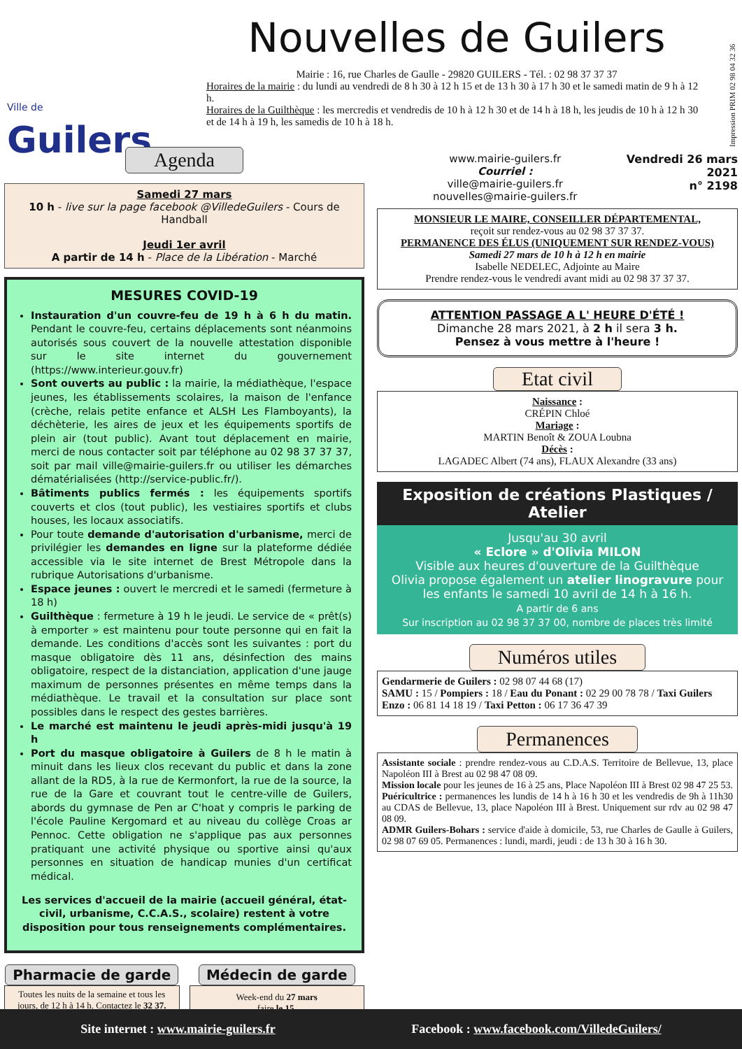Ville de Guilers
Nouvelles de Guilers
Mairie : 16, rue Charles de Gaulle - 29820 GUILERS - Tél. : 02 98 37 37 37
Horaires de la mairie : du lundi au vendredi de 8 h 30 à 12 h 15 et de 13 h 30 à 17 h 30 et le samedi matin de 9 h à 12 h.
Horaires de la Guilthèque : les mercredis et vendredis de 10 h à 12 h 30 et de 14 h à 18 h, les jeudis de 10 h à 12 h 30 et de 14 h à 19 h, les samedis de 10 h à 18 h.
Impression PRIM 02 98 04 32 36
Agenda
Samedi 27 mars
10 h - live sur la page facebook @VilledeGuilers - Cours de Handball
Jeudi 1er avril
A partir de 14 h - Place de la Libération - Marché
MESURES COVID-19
Instauration d'un couvre-feu de 19 h à 6 h du matin. Pendant le couvre-feu, certains déplacements sont néanmoins autorisés sous couvert de la nouvelle attestation disponible sur le site internet du gouvernement (https://www.interieur.gouv.fr)
Sont ouverts au public : la mairie, la médiathèque, l'espace jeunes, les établissements scolaires, la maison de l'enfance (crèche, relais petite enfance et ALSH Les Flamboyants), la déchèterie, les aires de jeux et les équipements sportifs de plein air (tout public). Avant tout déplacement en mairie, merci de nous contacter soit par téléphone au 02 98 37 37 37, soit par mail ville@mairie-guilers.fr ou utiliser les démarches dématérialisées (http://service-public.fr/).
Bâtiments publics fermés : les équipements sportifs couverts et clos (tout public), les vestiaires sportifs et clubs houses, les locaux associatifs.
Pour toute demande d'autorisation d'urbanisme, merci de privilégier les demandes en ligne sur la plateforme dédiée accessible via le site internet de Brest Métropole dans la rubrique Autorisations d'urbanisme.
Espace jeunes : ouvert le mercredi et le samedi (fermeture à 18 h)
Guilthèque : fermeture à 19 h le jeudi. Le service de « prêt(s) à emporter » est maintenu pour toute personne qui en fait la demande. Les conditions d'accès sont les suivantes : port du masque obligatoire dès 11 ans, désinfection des mains obligatoire, respect de la distanciation, application d'une jauge maximum de personnes présentes en même temps dans la médiathèque. Le travail et la consultation sur place sont possibles dans le respect des gestes barrières.
Le marché est maintenu le jeudi après-midi jusqu'à 19 h
Port du masque obligatoire à Guilers de 8 h le matin à minuit dans les lieux clos recevant du public et dans la zone allant de la RD5, à la rue de Kermonfort, la rue de la source, la rue de la Gare et couvrant tout le centre-ville de Guilers, abords du gymnase de Pen ar C'hoat y compris le parking de l'école Pauline Kergomard et au niveau du collège Croas ar Pennoc. Cette obligation ne s'applique pas aux personnes pratiquant une activité physique ou sportive ainsi qu'aux personnes en situation de handicap munies d'un certificat médical.
Les services d'accueil de la mairie (accueil général, état-civil, urbanisme, C.C.A.S., scolaire) restent à votre disposition pour tous renseignements complémentaires.
Pharmacie de garde
Toutes les nuits de la semaine et tous les jours, de 12 h à 14 h. Contactez le 32 37.
Médecin de garde
Week-end du 27 mars
faire le 15.
www.mairie-guilers.fr
Courriel :
ville@mairie-guilers.fr
nouvelles@mairie-guilers.fr
Vendredi 26 mars
2021
n° 2198
MONSIEUR LE MAIRE, CONSEILLER DÉPARTEMENTAL,
reçoit sur rendez-vous au 02 98 37 37 37.
PERMANENCE DES ÉLUS (UNIQUEMENT SUR RENDEZ-VOUS)
Samedi 27 mars de 10 h à 12 h en mairie
Isabelle NEDELEC, Adjointe au Maire
Prendre rendez-vous le vendredi avant midi au 02 98 37 37 37.
ATTENTION PASSAGE A L' HEURE D'ÉTÉ !
Dimanche 28 mars 2021, à 2 h il sera 3 h.
Pensez à vous mettre à l'heure !
Etat civil
Naissance :
CRÉPIN Chloé
Mariage :
MARTIN Benoît & ZOUA Loubna
Décès :
LAGADEC Albert (74 ans), FLAUX Alexandre (33 ans)
Exposition de créations Plastiques / Atelier
Jusqu'au 30 avril
« Eclore » d'Olivia MILON
Visible aux heures d'ouverture de la Guilthèque
Olivia propose également un atelier linogravure pour les enfants le samedi 10 avril de 14 h à 16 h.
A partir de 6 ans
Sur inscription au 02 98 37 37 00, nombre de places très limité
Numéros utiles
Gendarmerie de Guilers : 02 98 07 44 68 (17)
SAMU : 15 / Pompiers : 18 / Eau du Ponant : 02 29 00 78 78 / Taxi Guilers Enzo : 06 81 14 18 19 / Taxi Petton : 06 17 36 47 39
Permanences
Assistante sociale : prendre rendez-vous au C.D.A.S. Territoire de Bellevue, 13, place Napoléon III à Brest au 02 98 47 08 09.
Mission locale pour les jeunes de 16 à 25 ans, Place Napoléon III à Brest 02 98 47 25 53.
Puéricultrice : permanences les lundis de 14 h à 16 h 30 et les vendredis de 9h à 11h30 au CDAS de Bellevue, 13, place Napoléon III à Brest. Uniquement sur rdv au 02 98 47 08 09.
ADMR Guilers-Bohars : service d'aide à domicile, 53, rue Charles de Gaulle à Guilers, 02 98 07 69 05. Permanences : lundi, mardi, jeudi : de 13 h 30 à 16 h 30.
Site internet : www.mairie-guilers.fr Facebook : www.facebook.com/VilledeGuilers/